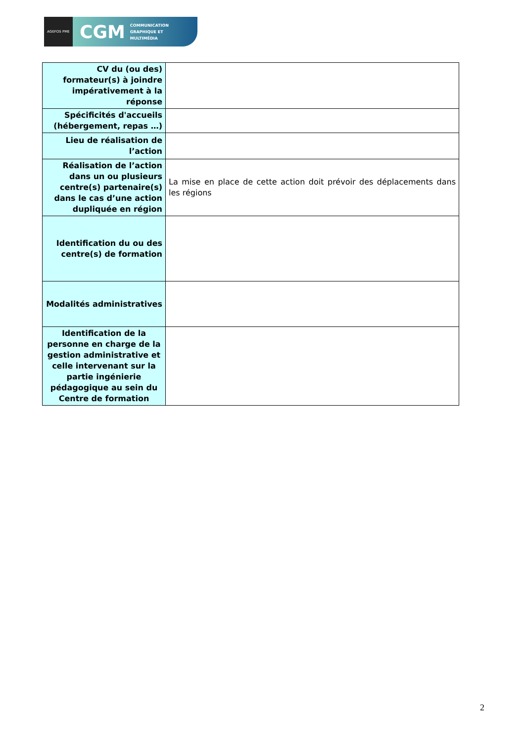AGEFOS PME
CGM COMMUNICATION
GRAPHIQUE ET
MULTIMÉDIA
| CV du (ou des) formateur(s) à joindre impérativement à la réponse | |
| Spécificités d'accueils (hébergement, repas …) | |
| Lieu de réalisation de l’action | |
| Réalisation de l’action dans un ou plusieurs centre(s) partenaire(s) dans le cas d’une action dupliquée en région | La mise en place de cette action doit prévoir des déplacements dans les régions |
| Identification du ou des centre(s) de formation | |
| Modalités administratives | |
| Identification de la personne en charge de la gestion administrative et celle intervenant sur la partie ingénierie pédagogique au sein du Centre de formation | |
2